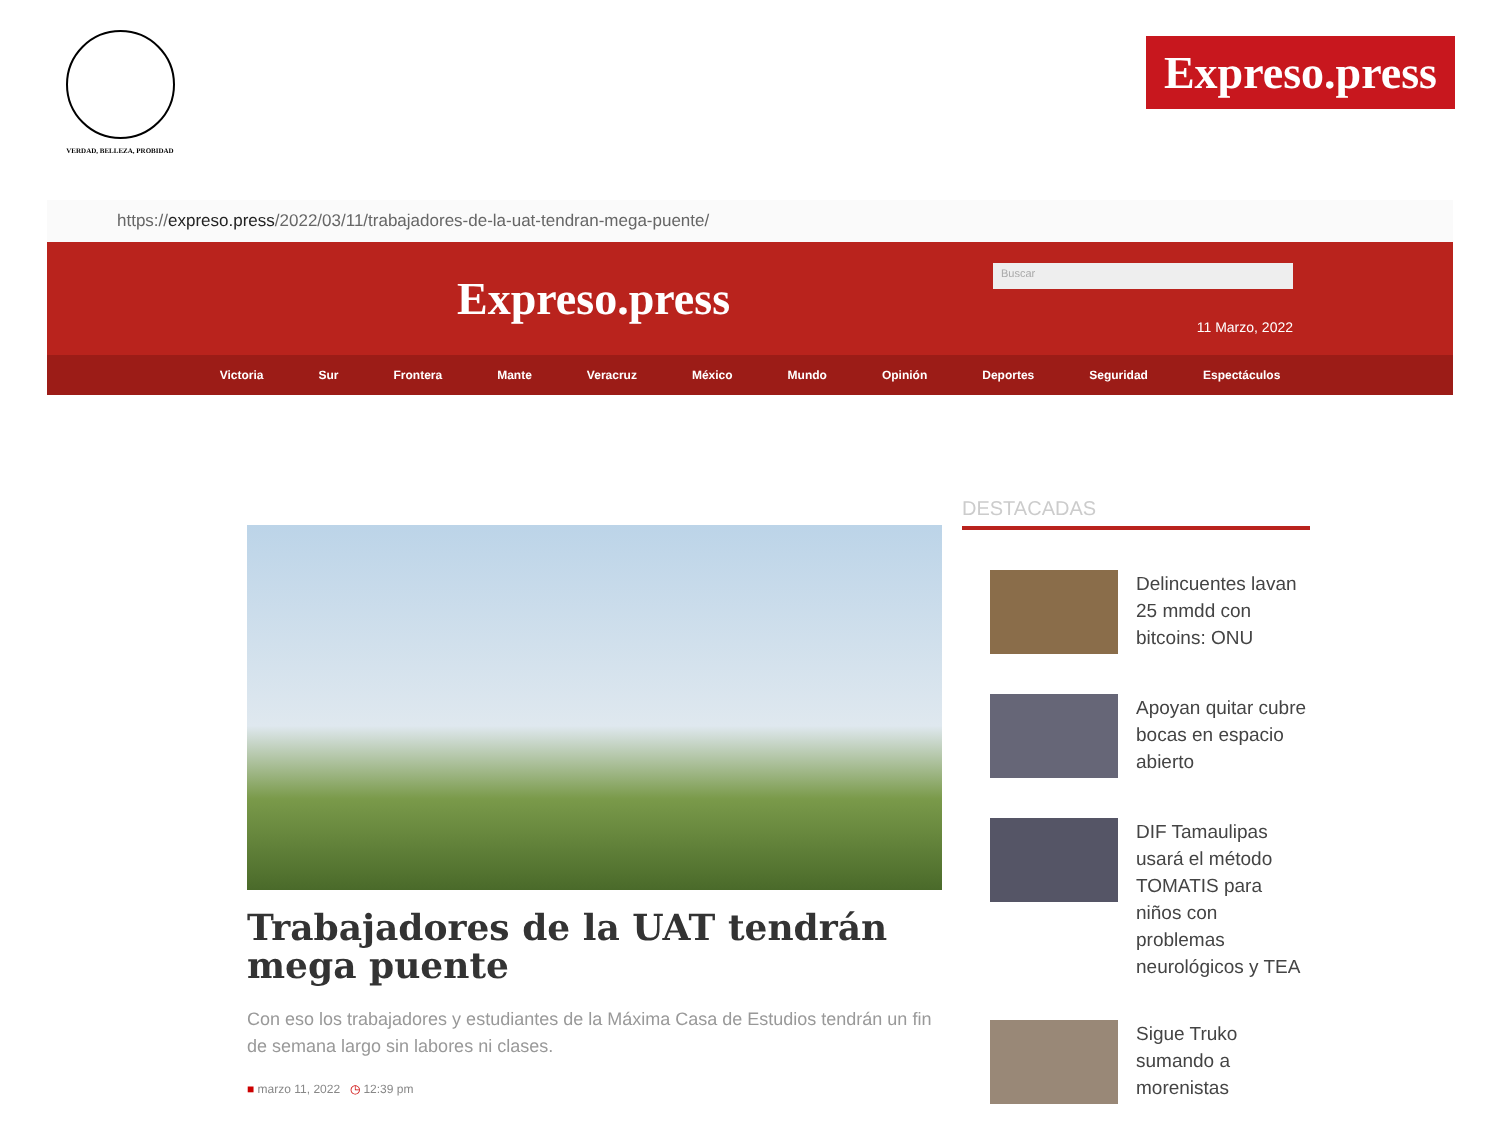VERDAD, BELLEZA, PROBIDAD
Expreso.press
https:// expreso.press /2022/03/11/trabajadores-de-la-uat-tendran-mega-puente/
Expreso.press
Buscar
11 Marzo, 2022
Victoria Sur Frontera Mante Veracruz México Mundo Opinión Deportes Seguridad Espectáculos
Trabajadores de la UAT tendrán mega puente
Con eso los trabajadores y estudiantes de la Máxima Casa de Estudios tendrán un fin de semana largo sin labores ni clases.
■ marzo 11, 2022 ◷ 12:39 pm
DESTACADAS
Delincuentes lavan 25 mmdd con bitcoins: ONU
Apoyan quitar cubre bocas en espacio abierto
DIF Tamaulipas usará el método TOMATIS para niños con problemas neurológicos y TEA
Sigue Truko sumando a morenistas